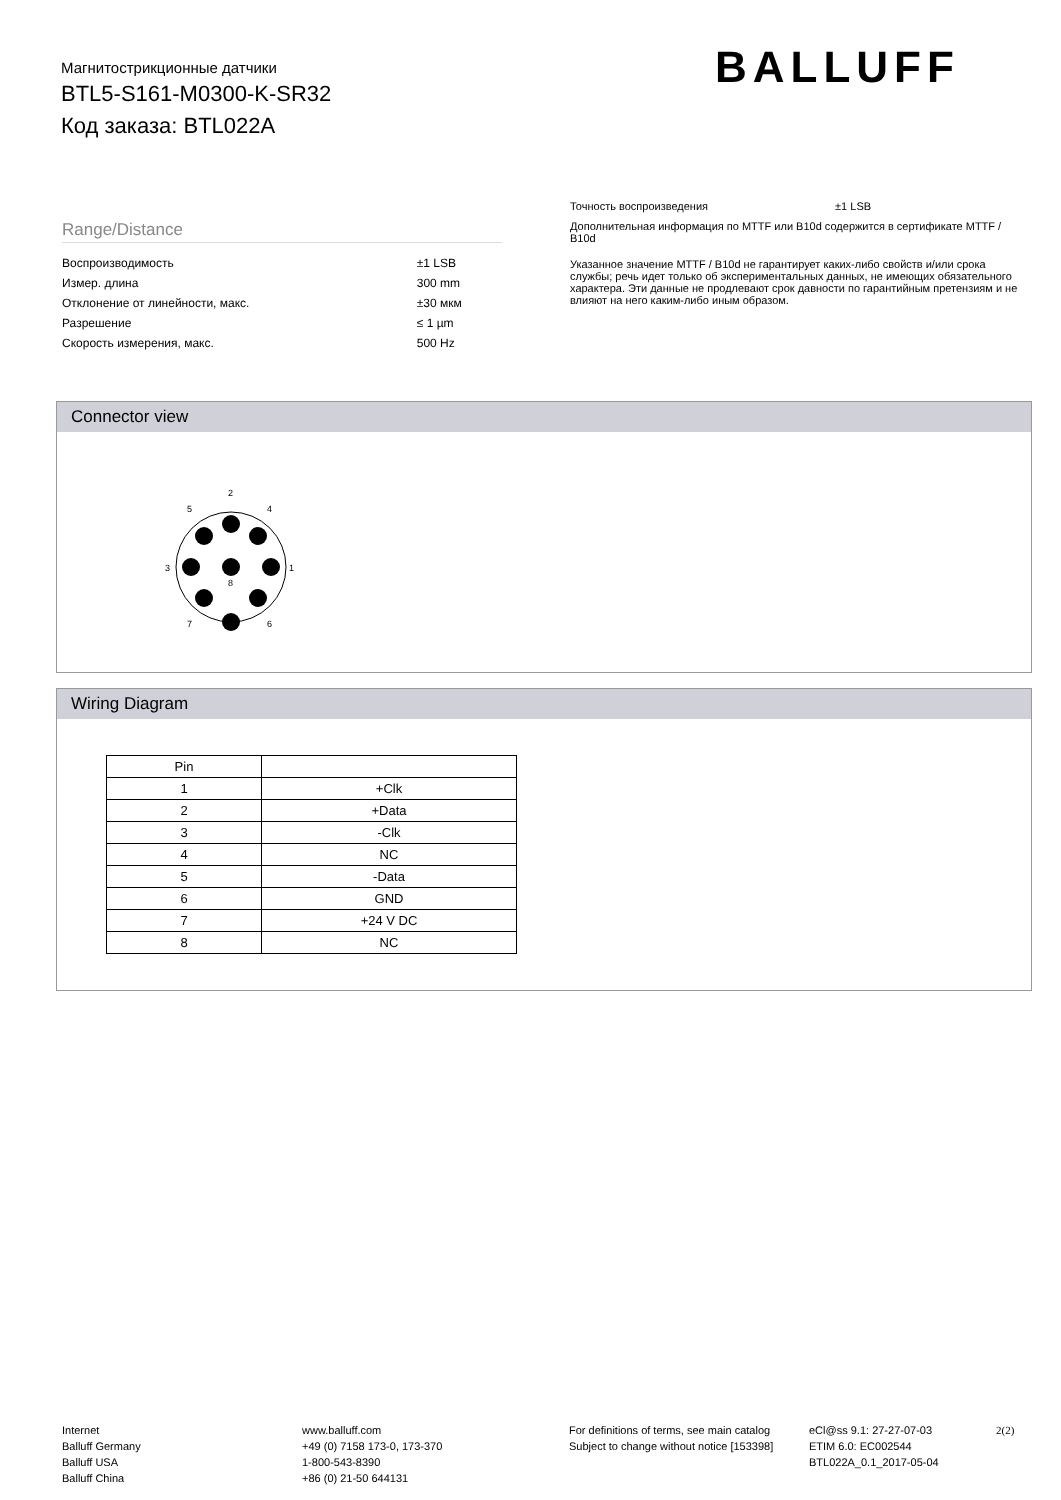Магнитострикционные датчики
BTL5-S161-M0300-K-SR32
Код заказа: BTL022A
BALLUFF
Range/Distance
| Воспроизводимость | ±1 LSB |
| Измер. длина | 300 mm |
| Отклонение от линейности, макс. | ±30 мкм |
| Разрешение | ≤ 1 µm |
| Скорость измерения, макс. | 500 Hz |
Точность воспроизведения ±1 LSB
Дополнительная информация по MTTF или B10d содержится в сертификате MTTF / B10d
Указанное значение MTTF / B10d не гарантирует каких-либо свойств и/или срока службы; речь идет только об экспериментальных данных, не имеющих обязательного характера. Эти данные не продлевают срок давности по гарантийным претензиям и не влияют на него каким-либо иным образом.
Connector view
2
5
4
3
1
8
7
6
Wiring Diagram
| Pin | |
| --- | --- |
| 1 | +Clk |
| 2 | +Data |
| 3 | -Clk |
| 4 | NC |
| 5 | -Data |
| 6 | GND |
| 7 | +24 V DC |
| 8 | NC |
Internet
Balluff Germany
Balluff USA
Balluff China
www.balluff.com
+49 (0) 7158 173-0, 173-370
1-800-543-8390
+86 (0) 21-50 644131
For definitions of terms, see main catalog
Subject to change without notice [153398]
eCl@ss 9.1: 27-27-07-03
ETIM 6.0: EC002544
BTL022A_0.1_2017-05-04
2(2)